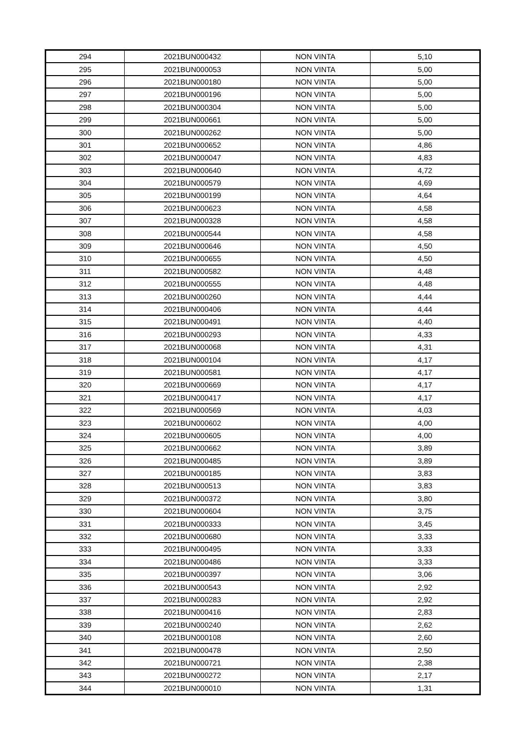| 294 | 2021BUN000432 | NON VINTA | 5,10 |
| 295 | 2021BUN000053 | NON VINTA | 5,00 |
| 296 | 2021BUN000180 | NON VINTA | 5,00 |
| 297 | 2021BUN000196 | NON VINTA | 5,00 |
| 298 | 2021BUN000304 | NON VINTA | 5,00 |
| 299 | 2021BUN000661 | NON VINTA | 5,00 |
| 300 | 2021BUN000262 | NON VINTA | 5,00 |
| 301 | 2021BUN000652 | NON VINTA | 4,86 |
| 302 | 2021BUN000047 | NON VINTA | 4,83 |
| 303 | 2021BUN000640 | NON VINTA | 4,72 |
| 304 | 2021BUN000579 | NON VINTA | 4,69 |
| 305 | 2021BUN000199 | NON VINTA | 4,64 |
| 306 | 2021BUN000623 | NON VINTA | 4,58 |
| 307 | 2021BUN000328 | NON VINTA | 4,58 |
| 308 | 2021BUN000544 | NON VINTA | 4,58 |
| 309 | 2021BUN000646 | NON VINTA | 4,50 |
| 310 | 2021BUN000655 | NON VINTA | 4,50 |
| 311 | 2021BUN000582 | NON VINTA | 4,48 |
| 312 | 2021BUN000555 | NON VINTA | 4,48 |
| 313 | 2021BUN000260 | NON VINTA | 4,44 |
| 314 | 2021BUN000406 | NON VINTA | 4,44 |
| 315 | 2021BUN000491 | NON VINTA | 4,40 |
| 316 | 2021BUN000293 | NON VINTA | 4,33 |
| 317 | 2021BUN000068 | NON VINTA | 4,31 |
| 318 | 2021BUN000104 | NON VINTA | 4,17 |
| 319 | 2021BUN000581 | NON VINTA | 4,17 |
| 320 | 2021BUN000669 | NON VINTA | 4,17 |
| 321 | 2021BUN000417 | NON VINTA | 4,17 |
| 322 | 2021BUN000569 | NON VINTA | 4,03 |
| 323 | 2021BUN000602 | NON VINTA | 4,00 |
| 324 | 2021BUN000605 | NON VINTA | 4,00 |
| 325 | 2021BUN000662 | NON VINTA | 3,89 |
| 326 | 2021BUN000485 | NON VINTA | 3,89 |
| 327 | 2021BUN000185 | NON VINTA | 3,83 |
| 328 | 2021BUN000513 | NON VINTA | 3,83 |
| 329 | 2021BUN000372 | NON VINTA | 3,80 |
| 330 | 2021BUN000604 | NON VINTA | 3,75 |
| 331 | 2021BUN000333 | NON VINTA | 3,45 |
| 332 | 2021BUN000680 | NON VINTA | 3,33 |
| 333 | 2021BUN000495 | NON VINTA | 3,33 |
| 334 | 2021BUN000486 | NON VINTA | 3,33 |
| 335 | 2021BUN000397 | NON VINTA | 3,06 |
| 336 | 2021BUN000543 | NON VINTA | 2,92 |
| 337 | 2021BUN000283 | NON VINTA | 2,92 |
| 338 | 2021BUN000416 | NON VINTA | 2,83 |
| 339 | 2021BUN000240 | NON VINTA | 2,62 |
| 340 | 2021BUN000108 | NON VINTA | 2,60 |
| 341 | 2021BUN000478 | NON VINTA | 2,50 |
| 342 | 2021BUN000721 | NON VINTA | 2,38 |
| 343 | 2021BUN000272 | NON VINTA | 2,17 |
| 344 | 2021BUN000010 | NON VINTA | 1,31 |